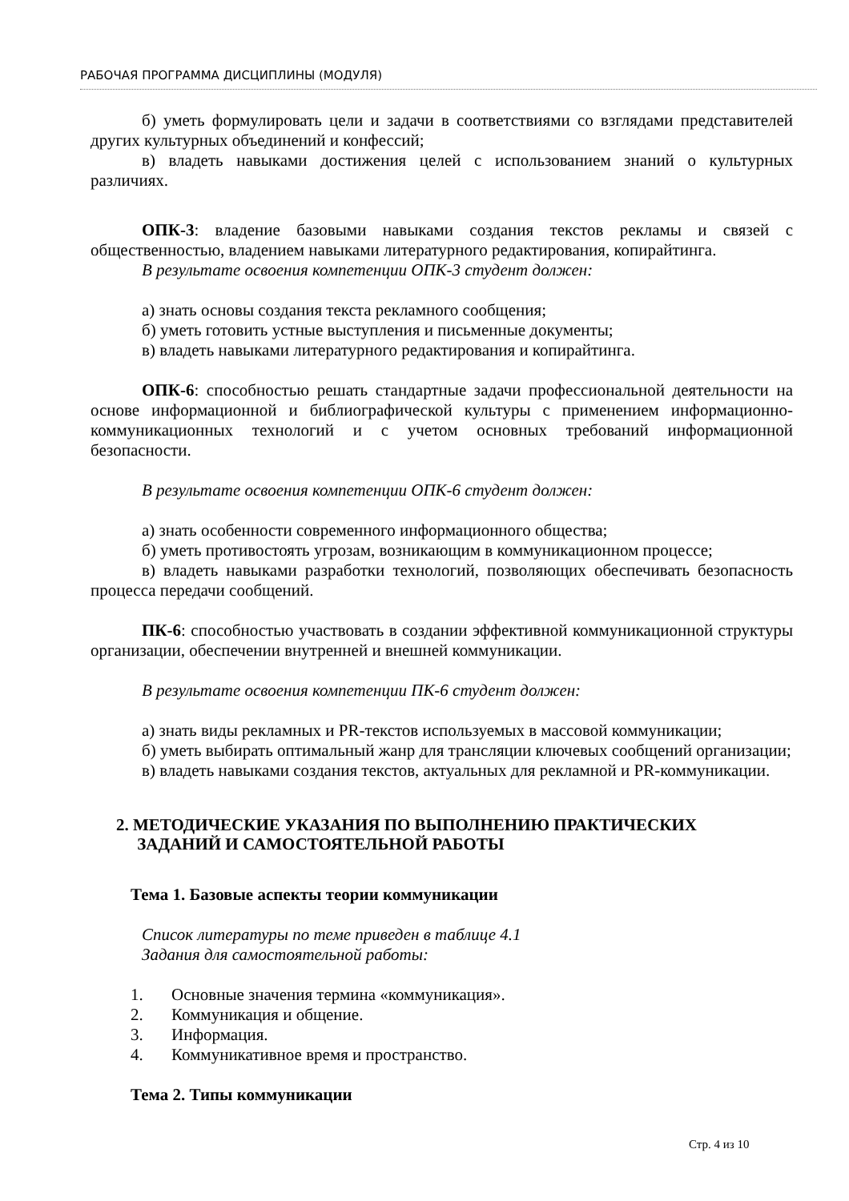РАБОЧАЯ ПРОГРАММА ДИСЦИПЛИНЫ (МОДУЛЯ)
б) уметь формулировать цели и задачи в соответствиями со взглядами представителей других культурных объединений и конфессий;
в) владеть навыками достижения целей с использованием знаний о культурных различиях.
ОПК-3: владение базовыми навыками создания текстов рекламы и связей с общественностью, владением навыками литературного редактирования, копирайтинга.
В результате освоения компетенции ОПК-3 студент должен:
а) знать основы создания текста рекламного сообщения;
б) уметь готовить устные выступления и письменные документы;
в) владеть навыками литературного редактирования и копирайтинга.
ОПК-6: способностью решать стандартные задачи профессиональной деятельности на основе информационной и библиографической культуры с применением информационно-коммуникационных технологий и с учетом основных требований информационной безопасности.
В результате освоения компетенции ОПК-6 студент должен:
а) знать особенности современного информационного общества;
б) уметь противостоять угрозам, возникающим в коммуникационном процессе;
в) владеть навыками разработки технологий, позволяющих обеспечивать безопасность процесса передачи сообщений.
ПК-6: способностью участвовать в создании эффективной коммуникационной структуры организации, обеспечении внутренней и внешней коммуникации.
В результате освоения компетенции ПК-6 студент должен:
а) знать виды рекламных и PR-текстов используемых в массовой коммуникации;
б) уметь выбирать оптимальный жанр для трансляции ключевых сообщений организации;
в) владеть навыками создания текстов, актуальных для рекламной и PR-коммуникации.
2. МЕТОДИЧЕСКИЕ УКАЗАНИЯ ПО ВЫПОЛНЕНИЮ ПРАКТИЧЕСКИХ
ЗАДАНИЙ И САМОСТОЯТЕЛЬНОЙ РАБОТЫ
Тема 1. Базовые аспекты теории коммуникации
Список литературы по теме приведен в таблице 4.1
Задания для самостоятельной работы:
1. Основные значения термина «коммуникация».
2. Коммуникация и общение.
3. Информация.
4. Коммуникативное время и пространство.
Тема 2. Типы коммуникации
Стр. 4 из 10